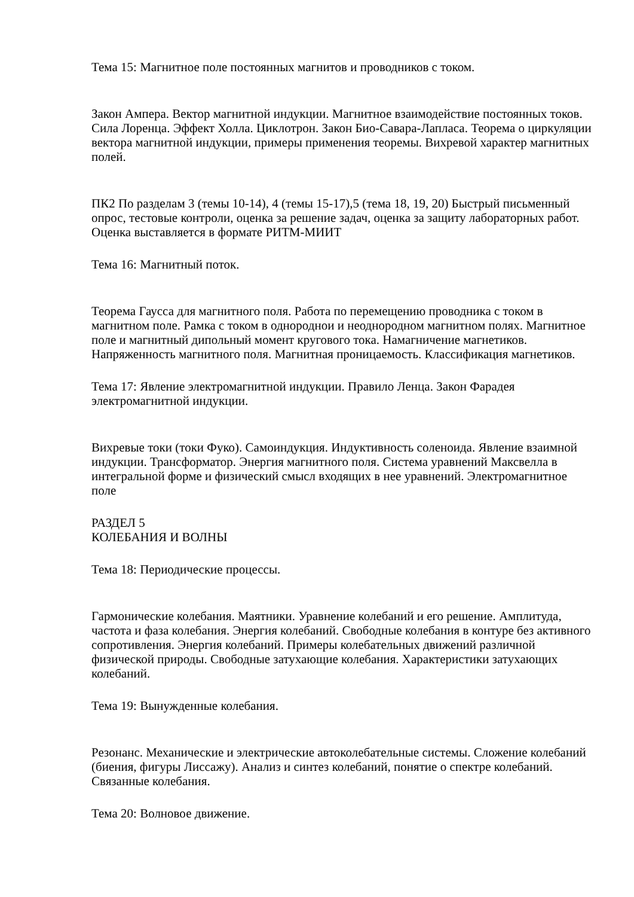Тема 15: Магнитное поле постоянных магнитов и проводников с током.
Закон Ампера. Вектор магнитной индукции. Магнитное взаимодействие постоянных токов. Сила Лоренца. Эффект Холла. Циклотрон. Закон Био-Савара-Лапласа. Теорема о циркуляции вектора магнитной индукции, примеры применения теоремы. Вихревой характер магнитных полей.
ПК2 По разделам 3 (темы 10-14), 4 (темы 15-17),5 (тема 18, 19, 20) Быстрый письменный опрос, тестовые контроли, оценка за решение задач, оценка за защиту лабораторных работ. Оценка выставляется в формате РИТМ-МИИТ
Тема 16: Магнитный поток.
Теорема Гаусса для магнитного поля. Работа по перемещению проводника с током в магнитном поле. Рамка с током в однороднои и неоднородном магнитном полях. Магнитное поле и магнитный дипольный момент кругового тока. Намагничение магнетиков. Напряженность магнитного поля. Магнитная проницаемость. Классификация магнетиков.
Тема 17: Явление электромагнитной индукции. Правило Ленца. Закон Фарадея электромагнитной индукции.
Вихревые токи (токи Фуко). Самоиндукция. Индуктивность соленоида. Явление взаимной индукции. Трансформатор. Энергия магнитного поля. Система уравнений Максвелла в интегральной форме и физический смысл входящих в нее уравнений. Электромагнитное поле
РАЗДЕЛ 5
КОЛЕБАНИЯ И ВОЛНЫ
Тема 18: Периодические процессы.
Гармонические колебания. Маятники. Уравнение колебаний и его решение. Амплитуда, частота и фаза колебания. Энергия колебаний. Свободные колебания в контуре без активного сопротивления. Энергия колебаний. Примеры колебательных движений различной физической природы. Свободные затухающие колебания. Характеристики затухающих колебаний.
Тема 19: Вынужденные колебания.
Резонанс. Механические и электрические автоколебательные системы. Сложение колебаний (биения, фигуры Лиссажу). Анализ и синтез колебаний, понятие о спектре колебаний. Связанные колебания.
Тема 20: Волновое движение.